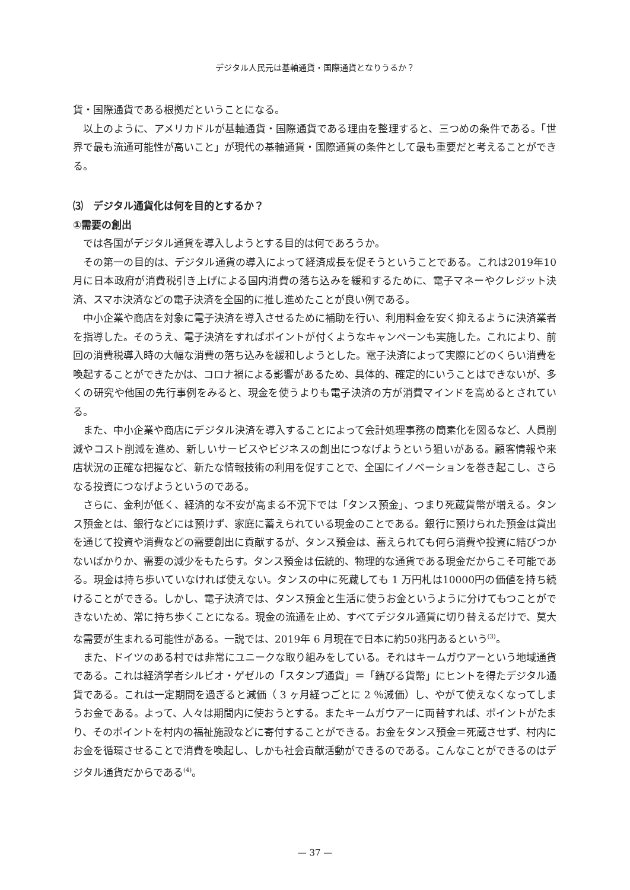デジタル人民元は基軸通貨・国際通貨となりうるか？
貨・国際通貨である根拠だということになる。
以上のように、アメリカドルが基軸通貨・国際通貨である理由を整理すると、三つめの条件である。「世界で最も流通可能性が高いこと」が現代の基軸通貨・国際通貨の条件として最も重要だと考えることができる。
⑶　デジタル通貨化は何を目的とするか？
①需要の創出
では各国がデジタル通貨を導入しようとする目的は何であろうか。
その第一の目的は、デジタル通貨の導入によって経済成長を促そうということである。これは2019年10月に日本政府が消費税引き上げによる国内消費の落ち込みを緩和するために、電子マネーやクレジット決済、スマホ決済などの電子決済を全国的に推し進めたことが良い例である。
中小企業や商店を対象に電子決済を導入させるために補助を行い、利用料金を安く抑えるように決済業者を指導した。そのうえ、電子決済をすればポイントが付くようなキャンペーンも実施した。これにより、前回の消費税導入時の大幅な消費の落ち込みを緩和しようとした。電子決済によって実際にどのくらい消費を喚起することができたかは、コロナ禍による影響があるため、具体的、確定的にいうことはできないが、多くの研究や他国の先行事例をみると、現金を使うよりも電子決済の方が消費マインドを高めるとされている。
また、中小企業や商店にデジタル決済を導入することによって会計処理事務の簡素化を図るなど、人員削減やコスト削減を進め、新しいサービスやビジネスの創出につなげようという狙いがある。顧客情報や来店状況の正確な把握など、新たな情報技術の利用を促すことで、全国にイノベーションを巻き起こし、さらなる投資につなげようというのである。
さらに、金利が低く、経済的な不安が高まる不況下では「タンス預金」、つまり死蔵貨幣が増える。タンス預金とは、銀行などには預けず、家庭に蓄えられている現金のことである。銀行に預けられた預金は貸出を通じて投資や消費などの需要創出に貢献するが、タンス預金は、蓄えられても何ら消費や投資に結びつかないばかりか、需要の減少をもたらす。タンス預金は伝統的、物理的な通貨である現金だからこそ可能である。現金は持ち歩いていなければ使えない。タンスの中に死蔵しても 1 万円札は10000円の価値を持ち続けることができる。しかし、電子決済では、タンス預金と生活に使うお金というように分けてもつことができないため、常に持ち歩くことになる。現金の流通を止め、すべてデジタル通貨に切り替えるだけで、莫大な需要が生まれる可能性がある。一説では、2019年 6 月現在で日本に約50兆円あるという<sup>(3)</sup>。
また、ドイツのある村では非常にユニークな取り組みをしている。それはキームガウアーという地域通貨である。これは経済学者シルビオ・ゲゼルの「スタンプ通貨」＝「錆びる貨幣」にヒントを得たデジタル通貨である。これは一定期間を過ぎると減価（ 3 ヶ月経つごとに 2 ％減価）し、やがて使えなくなってしまうお金である。よって、人々は期間内に使おうとする。またキームガウアーに両替すれば、ポイントがたまり、そのポイントを村内の福祉施設などに寄付することができる。お金をタンス預金＝死蔵させず、村内にお金を循環させることで消費を喚起し、しかも社会貢献活動ができるのである。こんなことができるのはデジタル通貨だからである<sup>(4)</sup>。
— 37 —